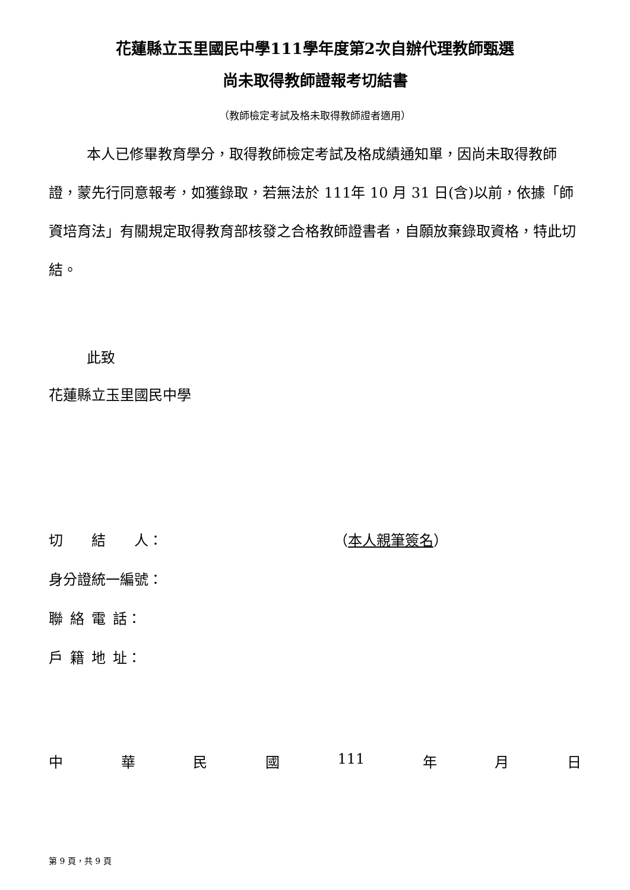花蓮縣立玉里國民中學111學年度第2次自辦代理教師甄選
尚未取得教師證報考切結書
（教師檢定考試及格未取得教師證者適用）
本人已修畢教育學分，取得教師檢定考試及格成績通知單，因尚未取得教師證，蒙先行同意報考，如獲錄取，若無法於 111年 10 月 31 日(含)以前，依據「師資培育法」有關規定取得教育部核發之合格教師證書者，自願放棄錄取資格，特此切結。
此致
花蓮縣立玉里國民中學
切  結  人： （本人親筆簽名）
身分證統一編號：
聯 絡 電 話：
戶 籍 地 址：
中華民國 111 年 月 日
第 9 頁，共 9 頁